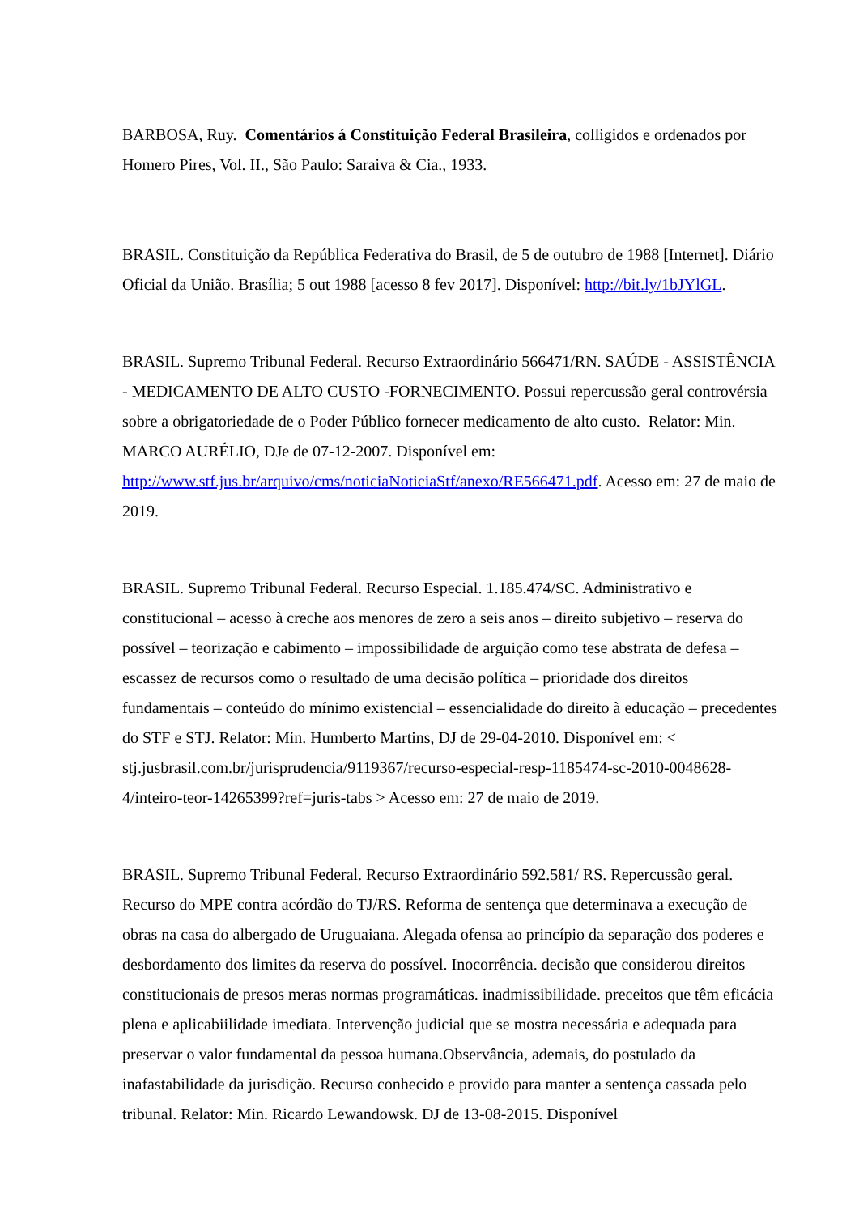BARBOSA, Ruy. Comentários á Constituição Federal Brasileira, colligidos e ordenados por Homero Pires, Vol. II., São Paulo: Saraiva & Cia., 1933.
BRASIL. Constituição da República Federativa do Brasil, de 5 de outubro de 1988 [Internet]. Diário Oficial da União. Brasília; 5 out 1988 [acesso 8 fev 2017]. Disponível: http://bit.ly/1bJYlGL.
BRASIL. Supremo Tribunal Federal. Recurso Extraordinário 566471/RN. SAÚDE - ASSISTÊNCIA - MEDICAMENTO DE ALTO CUSTO -FORNECIMENTO. Possui repercussão geral controvérsia sobre a obrigatoriedade de o Poder Público fornecer medicamento de alto custo. Relator: Min. MARCO AURÉLIO, DJe de 07-12-2007. Disponível em: http://www.stf.jus.br/arquivo/cms/noticiaNoticiaStf/anexo/RE566471.pdf. Acesso em: 27 de maio de 2019.
BRASIL. Supremo Tribunal Federal. Recurso Especial. 1.185.474/SC. Administrativo e constitucional – acesso à creche aos menores de zero a seis anos – direito subjetivo – reserva do possível – teorização e cabimento – impossibilidade de arguição como tese abstrata de defesa – escassez de recursos como o resultado de uma decisão política – prioridade dos direitos fundamentais – conteúdo do mínimo existencial – essencialidade do direito à educação – precedentes do STF e STJ. Relator: Min. Humberto Martins, DJ de 29-04-2010. Disponível em: < stj.jusbrasil.com.br/jurisprudencia/9119367/recurso-especial-resp-1185474-sc-2010-0048628-4/inteiro-teor-14265399?ref=juris-tabs > Acesso em: 27 de maio de 2019.
BRASIL. Supremo Tribunal Federal. Recurso Extraordinário 592.581/ RS. Repercussão geral. Recurso do MPE contra acórdão do TJ/RS. Reforma de sentença que determinava a execução de obras na casa do albergado de Uruguaiana. Alegada ofensa ao princípio da separação dos poderes e desbordamento dos limites da reserva do possível. Inocorrência. decisão que considerou direitos constitucionais de presos meras normas programáticas. inadmissibilidade. preceitos que têm eficácia plena e aplicabiilidade imediata. Intervenção judicial que se mostra necessária e adequada para preservar o valor fundamental da pessoa humana.Observância, ademais, do postulado da inafastabilidade da jurisdição. Recurso conhecido e provido para manter a sentença cassada pelo tribunal. Relator: Min. Ricardo Lewandowsk. DJ de 13-08-2015. Disponível